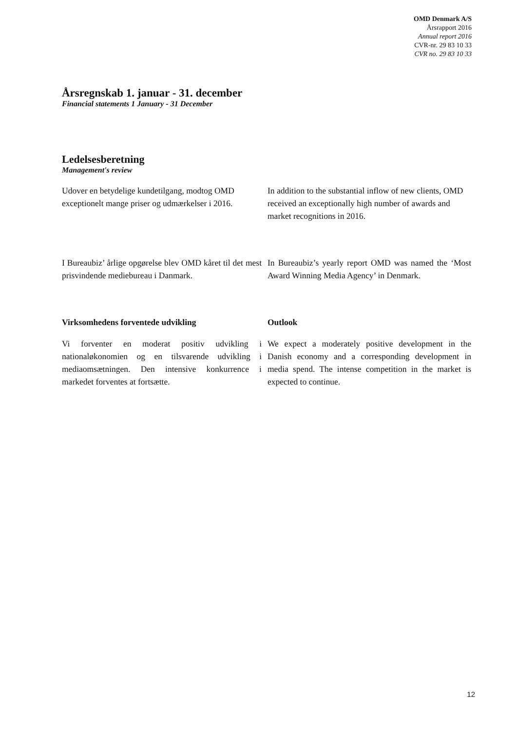OMD Denmark A/S
Årsrapport 2016
Annual report 2016
CVR-nr. 29 83 10 33
CVR no. 29 83 10 33
Årsregnskab 1. januar - 31. december
Financial statements 1 January - 31 December
Ledelsesberetning
Management's review
Udover en betydelige kundetilgang, modtog OMD exceptionelt mange priser og udmærkelser i 2016.
In addition to the substantial inflow of new clients, OMD received an exceptionally high number of awards and market recognitions in 2016.
I Bureaubiz’ årlige opgørelse blev OMD kåret til det mest prisvindende mediebureau i Danmark.
In Bureaubiz’s yearly report OMD was named the ‘Most Award Winning Media Agency’ in Denmark.
Virksomhedens forventede udvikling Outlook
Vi forventer en moderat positiv udvikling i nationaløkonomien og en tilsvarende udvikling i mediaomsætningen. Den intensive konkurrence i markedet forventes at fortsætte.
We expect a moderately positive development in the Danish economy and a corresponding development in media spend. The intense competition in the market is expected to continue.
12